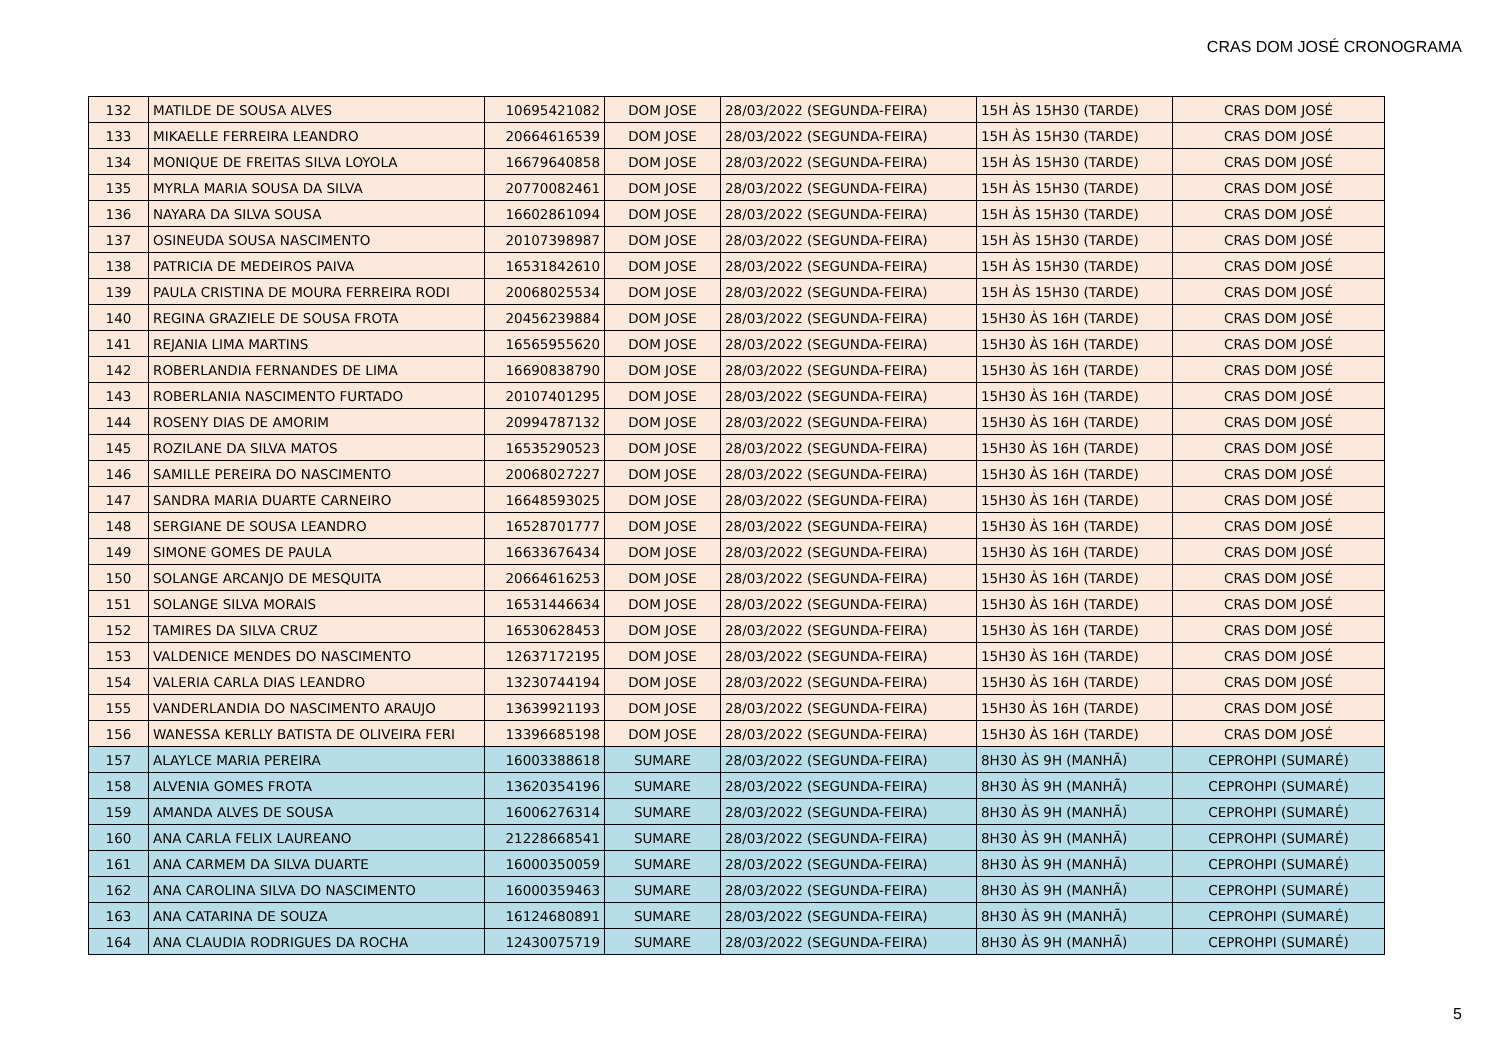CRAS DOM JOSÉ CRONOGRAMA
| 132 | MATILDE DE SOUSA ALVES | 10695421082 | DOM JOSE | 28/03/2022 (SEGUNDA-FEIRA) | 15H ÀS 15H30 (TARDE) | CRAS DOM JOSÉ |
| 133 | MIKAELLE FERREIRA LEANDRO | 20664616539 | DOM JOSE | 28/03/2022 (SEGUNDA-FEIRA) | 15H ÀS 15H30 (TARDE) | CRAS DOM JOSÉ |
| 134 | MONIQUE DE FREITAS SILVA LOYOLA | 16679640858 | DOM JOSE | 28/03/2022 (SEGUNDA-FEIRA) | 15H ÀS 15H30 (TARDE) | CRAS DOM JOSÉ |
| 135 | MYRLA MARIA SOUSA DA SILVA | 20770082461 | DOM JOSE | 28/03/2022 (SEGUNDA-FEIRA) | 15H ÀS 15H30 (TARDE) | CRAS DOM JOSÉ |
| 136 | NAYARA DA SILVA SOUSA | 16602861094 | DOM JOSE | 28/03/2022 (SEGUNDA-FEIRA) | 15H ÀS 15H30 (TARDE) | CRAS DOM JOSÉ |
| 137 | OSINEUDA SOUSA NASCIMENTO | 20107398987 | DOM JOSE | 28/03/2022 (SEGUNDA-FEIRA) | 15H ÀS 15H30 (TARDE) | CRAS DOM JOSÉ |
| 138 | PATRICIA DE MEDEIROS PAIVA | 16531842610 | DOM JOSE | 28/03/2022 (SEGUNDA-FEIRA) | 15H ÀS 15H30 (TARDE) | CRAS DOM JOSÉ |
| 139 | PAULA CRISTINA DE MOURA FERREIRA RODI | 20068025534 | DOM JOSE | 28/03/2022 (SEGUNDA-FEIRA) | 15H ÀS 15H30 (TARDE) | CRAS DOM JOSÉ |
| 140 | REGINA GRAZIELE DE SOUSA FROTA | 20456239884 | DOM JOSE | 28/03/2022 (SEGUNDA-FEIRA) | 15H30 ÀS 16H (TARDE) | CRAS DOM JOSÉ |
| 141 | REJANIA LIMA MARTINS | 16565955620 | DOM JOSE | 28/03/2022 (SEGUNDA-FEIRA) | 15H30 ÀS 16H (TARDE) | CRAS DOM JOSÉ |
| 142 | ROBERLANDIA FERNANDES DE LIMA | 16690838790 | DOM JOSE | 28/03/2022 (SEGUNDA-FEIRA) | 15H30 ÀS 16H (TARDE) | CRAS DOM JOSÉ |
| 143 | ROBERLANIA NASCIMENTO FURTADO | 20107401295 | DOM JOSE | 28/03/2022 (SEGUNDA-FEIRA) | 15H30 ÀS 16H (TARDE) | CRAS DOM JOSÉ |
| 144 | ROSENY DIAS DE AMORIM | 20994787132 | DOM JOSE | 28/03/2022 (SEGUNDA-FEIRA) | 15H30 ÀS 16H (TARDE) | CRAS DOM JOSÉ |
| 145 | ROZILANE DA SILVA MATOS | 16535290523 | DOM JOSE | 28/03/2022 (SEGUNDA-FEIRA) | 15H30 ÀS 16H (TARDE) | CRAS DOM JOSÉ |
| 146 | SAMILLE PEREIRA DO NASCIMENTO | 20068027227 | DOM JOSE | 28/03/2022 (SEGUNDA-FEIRA) | 15H30 ÀS 16H (TARDE) | CRAS DOM JOSÉ |
| 147 | SANDRA MARIA DUARTE CARNEIRO | 16648593025 | DOM JOSE | 28/03/2022 (SEGUNDA-FEIRA) | 15H30 ÀS 16H (TARDE) | CRAS DOM JOSÉ |
| 148 | SERGIANE DE SOUSA LEANDRO | 16528701777 | DOM JOSE | 28/03/2022 (SEGUNDA-FEIRA) | 15H30 ÀS 16H (TARDE) | CRAS DOM JOSÉ |
| 149 | SIMONE GOMES DE PAULA | 16633676434 | DOM JOSE | 28/03/2022 (SEGUNDA-FEIRA) | 15H30 ÀS 16H (TARDE) | CRAS DOM JOSÉ |
| 150 | SOLANGE ARCANJO DE MESQUITA | 20664616253 | DOM JOSE | 28/03/2022 (SEGUNDA-FEIRA) | 15H30 ÀS 16H (TARDE) | CRAS DOM JOSÉ |
| 151 | SOLANGE SILVA MORAIS | 16531446634 | DOM JOSE | 28/03/2022 (SEGUNDA-FEIRA) | 15H30 ÀS 16H (TARDE) | CRAS DOM JOSÉ |
| 152 | TAMIRES DA SILVA CRUZ | 16530628453 | DOM JOSE | 28/03/2022 (SEGUNDA-FEIRA) | 15H30 ÀS 16H (TARDE) | CRAS DOM JOSÉ |
| 153 | VALDENICE MENDES DO NASCIMENTO | 12637172195 | DOM JOSE | 28/03/2022 (SEGUNDA-FEIRA) | 15H30 ÀS 16H (TARDE) | CRAS DOM JOSÉ |
| 154 | VALERIA CARLA DIAS LEANDRO | 13230744194 | DOM JOSE | 28/03/2022 (SEGUNDA-FEIRA) | 15H30 ÀS 16H (TARDE) | CRAS DOM JOSÉ |
| 155 | VANDERLANDIA DO NASCIMENTO ARAUJO | 13639921193 | DOM JOSE | 28/03/2022 (SEGUNDA-FEIRA) | 15H30 ÀS 16H (TARDE) | CRAS DOM JOSÉ |
| 156 | WANESSA KERLLY BATISTA DE OLIVEIRA FERI | 13396685198 | DOM JOSE | 28/03/2022 (SEGUNDA-FEIRA) | 15H30 ÀS 16H (TARDE) | CRAS DOM JOSÉ |
| 157 | ALAYLCE MARIA PEREIRA | 16003388618 | SUMARE | 28/03/2022 (SEGUNDA-FEIRA) | 8H30 ÀS 9H (MANHÃ) | CEPROHPI (SUMARÉ) |
| 158 | ALVENIA GOMES FROTA | 13620354196 | SUMARE | 28/03/2022 (SEGUNDA-FEIRA) | 8H30 ÀS 9H (MANHÃ) | CEPROHPI (SUMARÉ) |
| 159 | AMANDA ALVES DE SOUSA | 16006276314 | SUMARE | 28/03/2022 (SEGUNDA-FEIRA) | 8H30 ÀS 9H (MANHÃ) | CEPROHPI (SUMARÉ) |
| 160 | ANA CARLA FELIX LAUREANO | 21228668541 | SUMARE | 28/03/2022 (SEGUNDA-FEIRA) | 8H30 ÀS 9H (MANHÃ) | CEPROHPI (SUMARÉ) |
| 161 | ANA CARMEM DA SILVA DUARTE | 16000350059 | SUMARE | 28/03/2022 (SEGUNDA-FEIRA) | 8H30 ÀS 9H (MANHÃ) | CEPROHPI (SUMARÉ) |
| 162 | ANA CAROLINA SILVA DO NASCIMENTO | 16000359463 | SUMARE | 28/03/2022 (SEGUNDA-FEIRA) | 8H30 ÀS 9H (MANHÃ) | CEPROHPI (SUMARÉ) |
| 163 | ANA CATARINA DE SOUZA | 16124680891 | SUMARE | 28/03/2022 (SEGUNDA-FEIRA) | 8H30 ÀS 9H (MANHÃ) | CEPROHPI (SUMARÉ) |
| 164 | ANA CLAUDIA RODRIGUES DA ROCHA | 12430075719 | SUMARE | 28/03/2022 (SEGUNDA-FEIRA) | 8H30 ÀS 9H (MANHÃ) | CEPROHPI (SUMARÉ) |
5